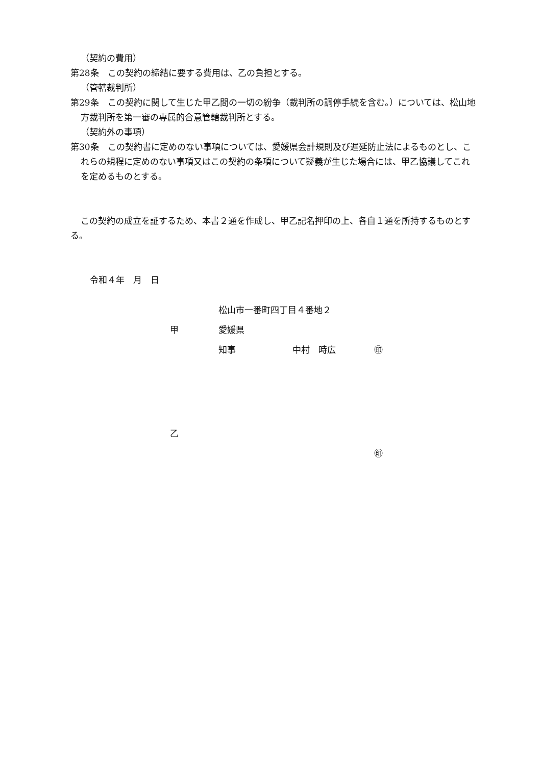（契約の費用）
第28条　この契約の締結に要する費用は、乙の負担とする。
（管轄裁判所）
第29条　この契約に関して生じた甲乙間の一切の紛争（裁判所の調停手続を含む。）については、松山地方裁判所を第一審の専属的合意管轄裁判所とする。
（契約外の事項）
第30条　この契約書に定めのない事項については、愛媛県会計規則及び遅延防止法によるものとし、これらの規程に定めのない事項又はこの契約の条項について疑義が生じた場合には、甲乙協議してこれを定めるものとする。
この契約の成立を証するため、本書２通を作成し、甲乙記名押印の上、各自１通を所持するものとする。
令和４年　月　日
松山市一番町四丁目４番地２
甲 愛媛県
知事 中村　時広 ㊞
乙
㊞